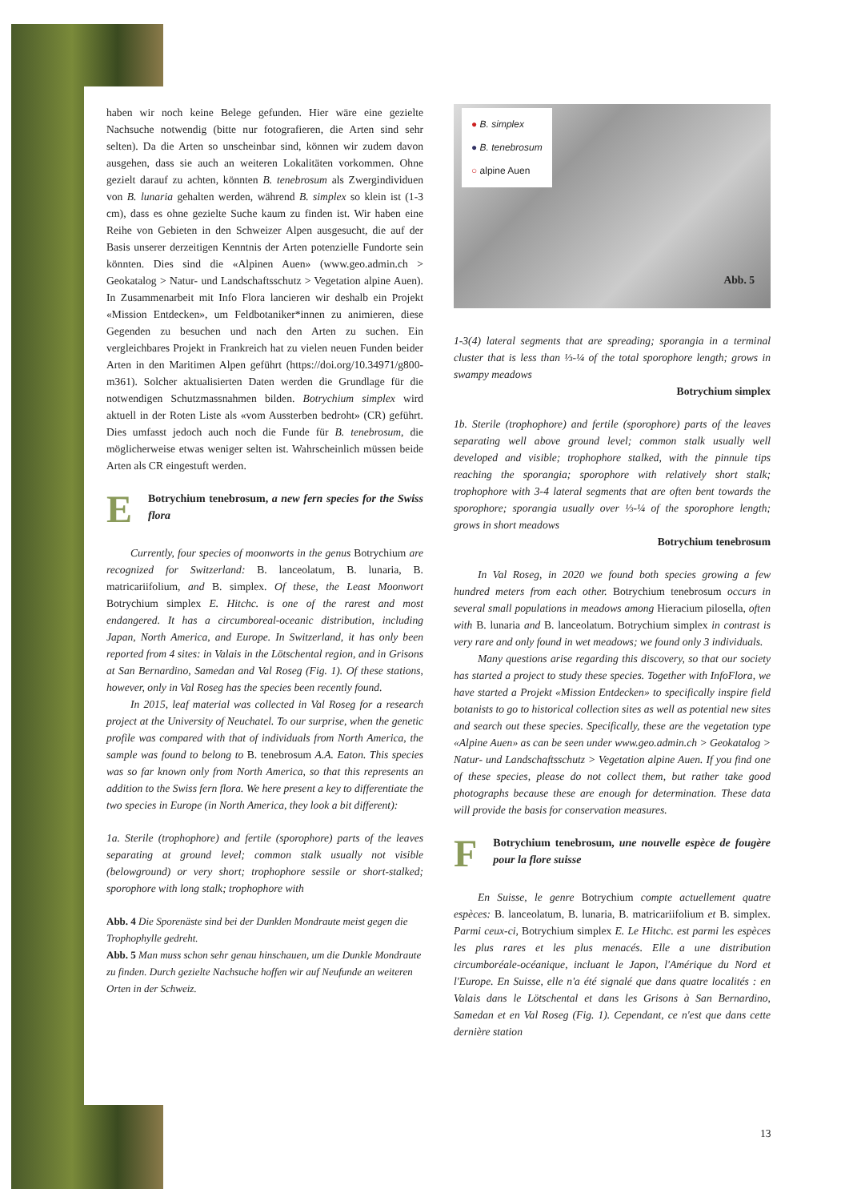haben wir noch keine Belege gefunden. Hier wäre eine gezielte Nachsuche notwendig (bitte nur fotografieren, die Arten sind sehr selten). Da die Arten so unscheinbar sind, können wir zudem davon ausgehen, dass sie auch an weiteren Lokalitäten vorkommen. Ohne gezielt darauf zu achten, könnten B. tenebrosum als Zwergindividuen von B. lunaria gehalten werden, während B. simplex so klein ist (1-3 cm), dass es ohne gezielte Suche kaum zu finden ist. Wir haben eine Reihe von Gebieten in den Schweizer Alpen ausgesucht, die auf der Basis unserer derzeitigen Kenntnis der Arten potenzielle Fundorte sein könnten. Dies sind die «Alpinen Auen» (www.geo.admin.ch > Geokatalog > Natur- und Landschaftsschutz > Vegetation alpine Auen). In Zusammenarbeit mit Info Flora lancieren wir deshalb ein Projekt «Mission Entdecken», um Feldbotaniker*innen zu animieren, diese Gegenden zu besuchen und nach den Arten zu suchen. Ein vergleichbares Projekt in Frankreich hat zu vielen neuen Funden beider Arten in den Maritimen Alpen geführt (https://doi.org/10.34971/g800-m361). Solcher aktualisierten Daten werden die Grundlage für die notwendigen Schutzmassnahmen bilden. Botrychium simplex wird aktuell in der Roten Liste als «vom Aussterben bedroht» (CR) geführt. Dies umfasst jedoch auch noch die Funde für B. tenebrosum, die möglicherweise etwas weniger selten ist. Wahrscheinlich müssen beide Arten als CR eingestuft werden.
E
Botrychium tenebrosum, a new fern species for the Swiss flora
Currently, four species of moonworts in the genus Botrychium are recognized for Switzerland: B. lanceolatum, B. lunaria, B. matricariifolium, and B. simplex. Of these, the Least Moonwort Botrychium simplex E. Hitchc. is one of the rarest and most endangered. It has a circumboreal-oceanic distribution, including Japan, North America, and Europe. In Switzerland, it has only been reported from 4 sites: in Valais in the Lötschental region, and in Grisons at San Bernardino, Samedan and Val Roseg (Fig. 1). Of these stations, however, only in Val Roseg has the species been recently found.
In 2015, leaf material was collected in Val Roseg for a research project at the University of Neuchatel. To our surprise, when the genetic profile was compared with that of individuals from North America, the sample was found to belong to B. tenebrosum A.A. Eaton. This species was so far known only from North America, so that this represents an addition to the Swiss fern flora. We here present a key to differentiate the two species in Europe (in North America, they look a bit different):
1a. Sterile (trophophore) and fertile (sporophore) parts of the leaves separating at ground level; common stalk usually not visible (belowground) or very short; trophophore sessile or short-stalked; sporophore with long stalk; trophophore with
Abb. 4 Die Sporenäste sind bei der Dunklen Mondraute meist gegen die Trophophylle gedreht.
Abb. 5 Man muss schon sehr genau hinschauen, um die Dunkle Mondraute zu finden. Durch gezielte Nachsuche hoffen wir auf Neufunde an weiteren Orten in der Schweiz.
● B. simplex
● B. tenebrosum
○ alpine Auen
Abb. 5
1-3(4) lateral segments that are spreading; sporangia in a terminal cluster that is less than ⅓-¼ of the total sporophore length; grows in swampy meadows
Botrychium simplex
1b. Sterile (trophophore) and fertile (sporophore) parts of the leaves separating well above ground level; common stalk usually well developed and visible; trophophore stalked, with the pinnule tips reaching the sporangia; sporophore with relatively short stalk; trophophore with 3-4 lateral segments that are often bent towards the sporophore; sporangia usually over ⅓-¼ of the sporophore length; grows in short meadows
Botrychium tenebrosum
In Val Roseg, in 2020 we found both species growing a few hundred meters from each other. Botrychium tenebrosum occurs in several small populations in meadows among Hieracium pilosella, often with B. lunaria and B. lanceolatum. Botrychium simplex in contrast is very rare and only found in wet meadows; we found only 3 individuals.
Many questions arise regarding this discovery, so that our society has started a project to study these species. Together with InfoFlora, we have started a Projekt «Mission Entdecken» to specifically inspire field botanists to go to historical collection sites as well as potential new sites and search out these species. Specifically, these are the vegetation type «Alpine Auen» as can be seen under www.geo.admin.ch > Geokatalog > Natur- und Landschaftsschutz > Vegetation alpine Auen. If you find one of these species, please do not collect them, but rather take good photographs because these are enough for determination. These data will provide the basis for conservation measures.
F
Botrychium tenebrosum, une nouvelle espèce de fougère pour la flore suisse
En Suisse, le genre Botrychium compte actuellement quatre espèces: B. lanceolatum, B. lunaria, B. matricariifolium et B. simplex. Parmi ceux-ci, Botrychium simplex E. Le Hitchc. est parmi les espèces les plus rares et les plus menacés. Elle a une distribution circumboréale-océanique, incluant le Japon, l'Amérique du Nord et l'Europe. En Suisse, elle n'a été signalé que dans quatre localités : en Valais dans le Lötschental et dans les Grisons à San Bernardino, Samedan et en Val Roseg (Fig. 1). Cependant, ce n'est que dans cette dernière station
13